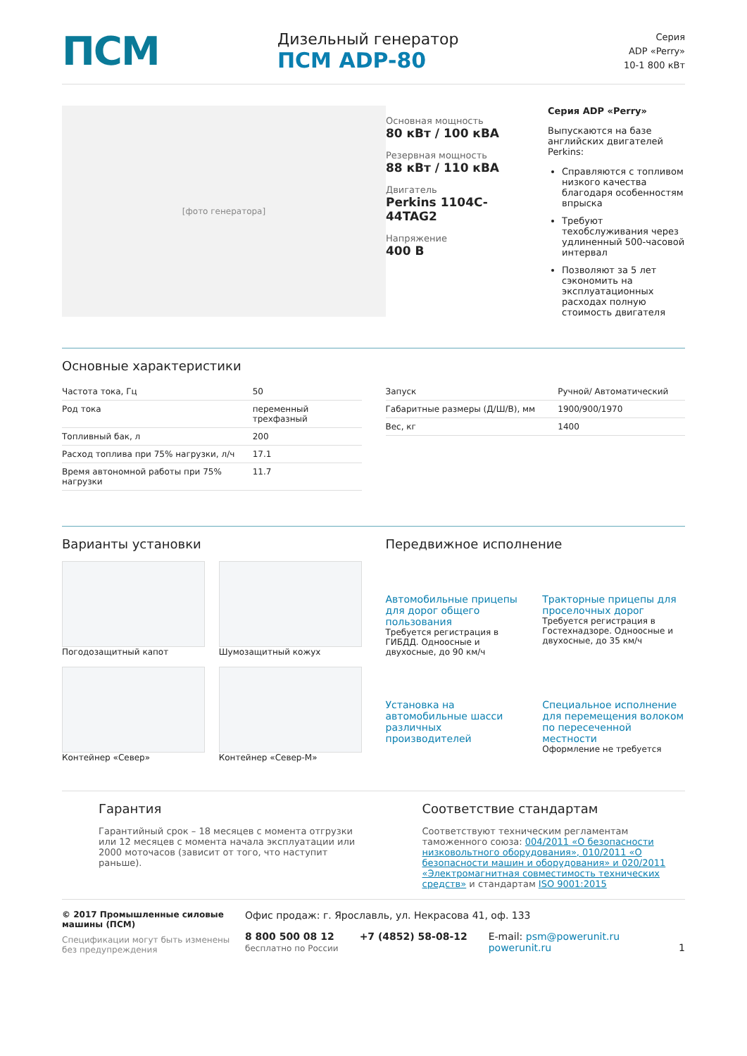ПСМ
Дизельный генератор
ПСМ ADP-80
Серия
ADP «Perry»
10-1 800 кВт
[фото генератора]
Основная мощность
80 кВт / 100 кВА
Резервная мощность
88 кВт / 110 кВА
Двигатель
Perkins 1104C-44TAG2
Напряжение
400 В
Серия ADP «Perry»
Выпускаются на базе английских двигателей Perkins:
Справляются с топливом низкого качества благодаря особенностям впрыска
Требуют техобслуживания через удлиненный 500-часовой интервал
Позволяют за 5 лет сэкономить на эксплуатационных расходах полную стоимость двигателя
Основные характеристики
| Частота тока, Гц | 50 |
| Род тока | переменный трехфазный |
| Топливный бак, л | 200 |
| Расход топлива при 75% нагрузки, л/ч | 17.1 |
| Время автономной работы при 75% нагрузки | 11.7 |
| Запуск | Ручной/ Автоматический |
| Габаритные размеры (Д/Ш/В), мм | 1900/900/1970 |
| Вес, кг | 1400 |
Варианты установки
Погодозащитный капот
Шумозащитный кожух
Контейнер «Север»
Контейнер «Север-М»
Передвижное исполнение
Автомобильные прицепы для дорог общего пользования
Требуется регистрация в ГИБДД. Одноосные и двухосные, до 90 км/ч
Тракторные прицепы для проселочных дорог
Требуется регистрация в Гостехнадзоре. Одноосные и двухосные, до 35 км/ч
Установка на автомобильные шасси различных производителей
Специальное исполнение для перемещения волоком по пересеченной местности
Оформление не требуется
Гарантия
Гарантийный срок – 18 месяцев с момента отгрузки или 12 месяцев с момента начала эксплуатации или 2000 моточасов (зависит от того, что наступит раньше).
Соответствие стандартам
Соответствуют техническим регламентам таможенного союза: 004/2011 «О безопасности низковольтного оборудования», 010/2011 «О безопасности машин и оборудования» и 020/2011 «Электромагнитная совместимость технических средств» и стандартам ISO 9001:2015
© 2017 Промышленные силовые машины (ПСМ)
Спецификации могут быть изменены без предупреждения
Офис продаж: г. Ярославль, ул. Некрасова 41, оф. 133
8 800 500 08 12
бесплатно по России
+7 (4852) 58-08-12 E-mail: psm@powerunit.ru
powerunit.ru
1